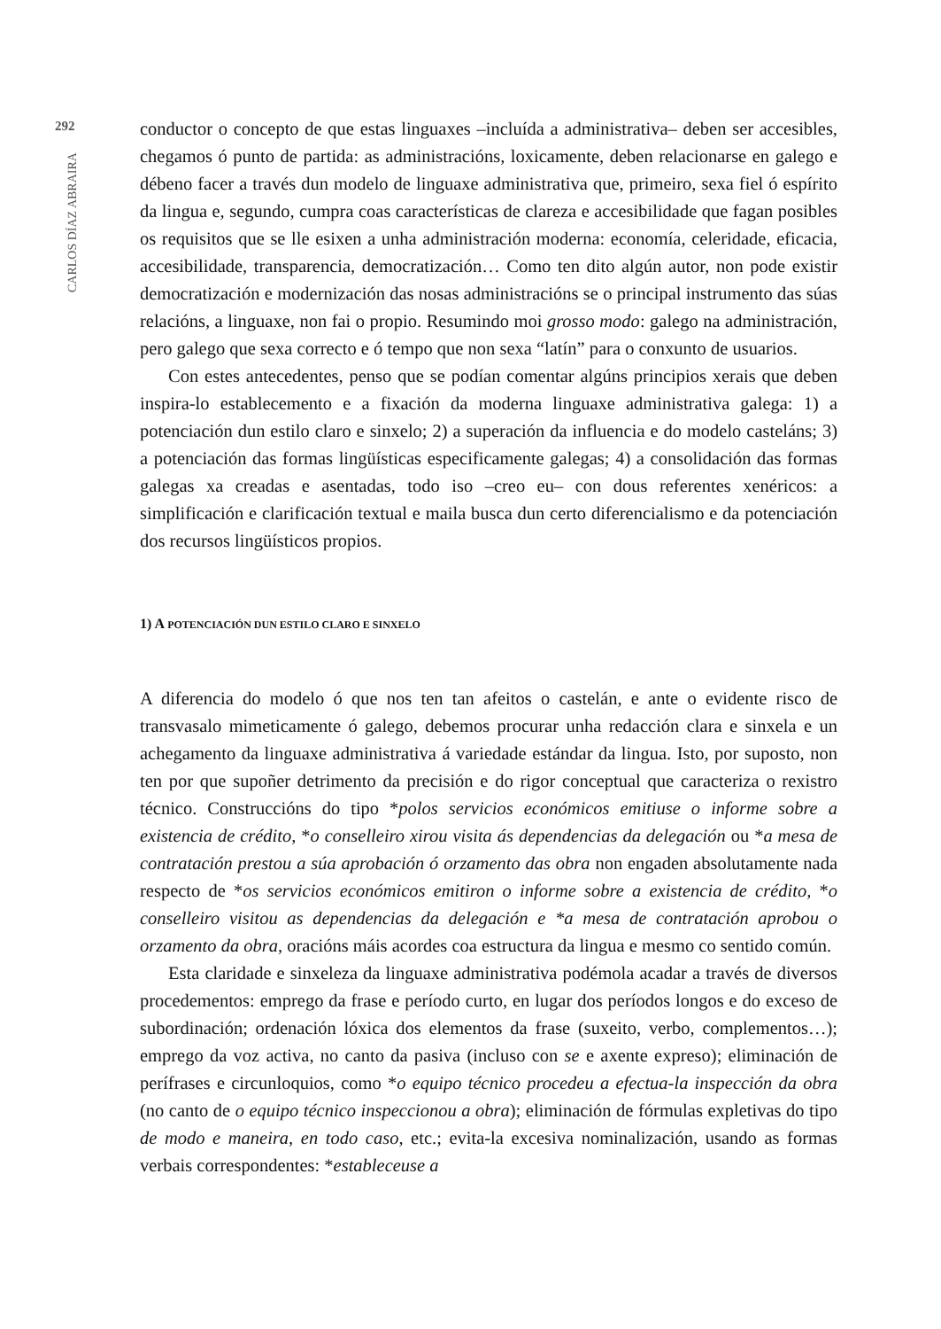292
CARLOS DÍAZ ABRAIRA
conductor o concepto de que estas linguaxes –incluída a administrativa– deben ser accesibles, chegamos ó punto de partida: as administracións, loxicamente, deben relacionarse en galego e débeno facer a través dun modelo de linguaxe administrativa que, primeiro, sexa fiel ó espírito da lingua e, segundo, cumpra coas características de clareza e accesibilidade que fagan posibles os requisitos que se lle esixen a unha administración moderna: economía, celeridade, eficacia, accesibilidade, transparencia, democratización… Como ten dito algún autor, non pode existir democratización e modernización das nosas administracións se o principal instrumento das súas relacións, a linguaxe, non fai o propio. Resumindo moi grosso modo: galego na administración, pero galego que sexa correcto e ó tempo que non sexa “latín” para o conxunto de usuarios.
Con estes antecedentes, penso que se podían comentar algúns principios xerais que deben inspira-lo establecemento e a fixación da moderna linguaxe administrativa galega: 1) a potenciación dun estilo claro e sinxelo; 2) a superación da influencia e do modelo casteláns; 3) a potenciación das formas lingüísticas especificamente galegas; 4) a consolidación das formas galegas xa creadas e asentadas, todo iso –creo eu– con dous referentes xenéricos: a simplificación e clarificación textual e maila busca dun certo diferencialismo e da potenciación dos recursos lingüísticos propios.
1) A POTENCIACIÓN DUN ESTILO CLARO E SINXELO
A diferencia do modelo ó que nos ten tan afeitos o castelán, e ante o evidente risco de transvasalo mimeticamente ó galego, debemos procurar unha redacción clara e sinxela e un achegamento da linguaxe administrativa á variedade estándar da lingua. Isto, por suposto, non ten por que supoñer detrimento da precisión e do rigor conceptual que caracteriza o rexistro técnico. Construccións do tipo *polos servicios económicos emitiuse o informe sobre a existencia de crédito, *o conselleiro xirou visita ás dependencias da delegación ou *a mesa de contratación prestou a súa aprobación ó orzamento das obra non engaden absolutamente nada respecto de *os servicios económicos emitiron o informe sobre a existencia de crédito, *o conselleiro visitou as dependencias da delegación e *a mesa de contratación aprobou o orzamento da obra, oracións máis acordes coa estructura da lingua e mesmo co sentido común.
Esta claridade e sinxeleza da linguaxe administrativa podémola acadar a través de diversos procedementos: emprego da frase e período curto, en lugar dos períodos longos e do exceso de subordinación; ordenación lóxica dos elementos da frase (suxeito, verbo, complementos…); emprego da voz activa, no canto da pasiva (incluso con se e axente expreso); eliminación de perífrases e circunloquios, como *o equipo técnico procedeu a efectua-la inspección da obra (no canto de o equipo técnico inspeccionou a obra); eliminación de fórmulas expletivas do tipo de modo e maneira, en todo caso, etc.; evita-la excesiva nominalización, usando as formas verbais correspondentes: *estableceuse a